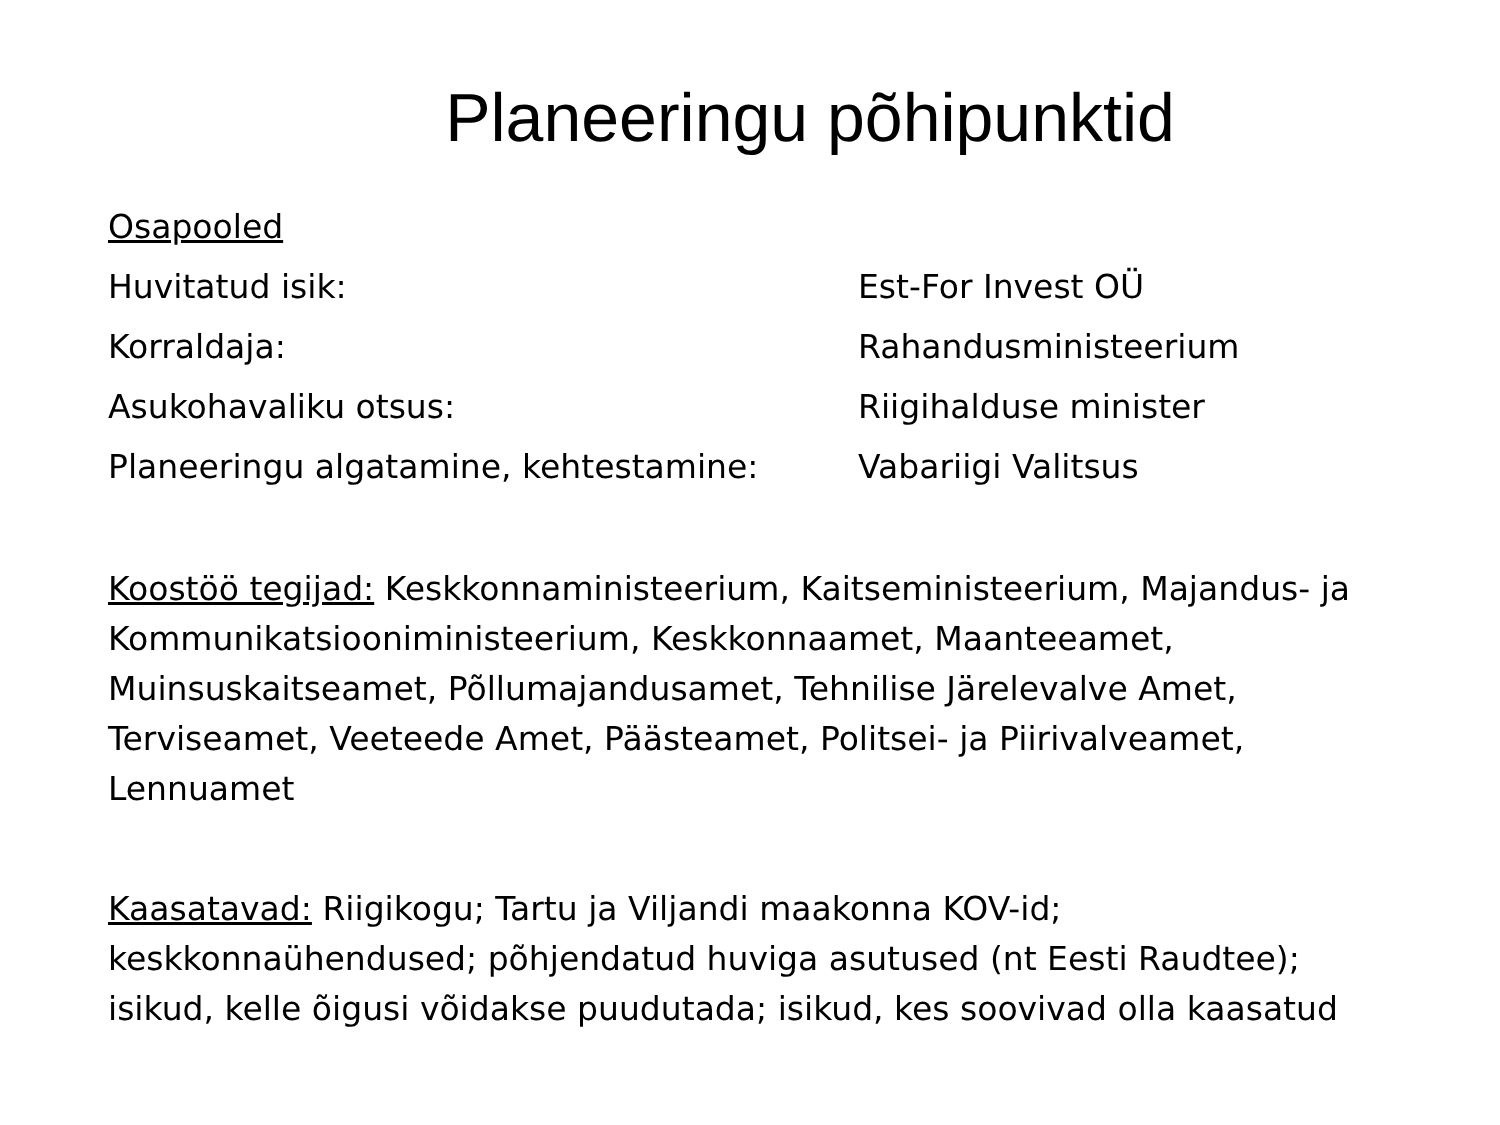Planeeringu põhipunktid
Osapooled
Huvitatud isik: Est-For Invest OÜ
Korraldaja: Rahandusministeerium
Asukohavaliku otsus: Riigihalduse minister
Planeeringu algatamine, kehtestamine: Vabariigi Valitsus
Koostöö tegijad: Keskkonnaministeerium, Kaitseministeerium, Majandus- ja Kommunikatsiooniministeerium, Keskkonnaamet, Maanteeamet, Muinsuskaitseamet, Põllumajandusamet, Tehnilise Järelevalve Amet, Terviseamet, Veeteede Amet, Päästeamet, Politsei- ja Piirivalveamet, Lennuamet
Kaasatavad: Riigikogu; Tartu ja Viljandi maakonna KOV-id; keskkonnaühendused; põhjendatud huviga asutused (nt Eesti Raudtee); isikud, kelle õigusi võidakse puudutada; isikud, kes soovivad olla kaasatud